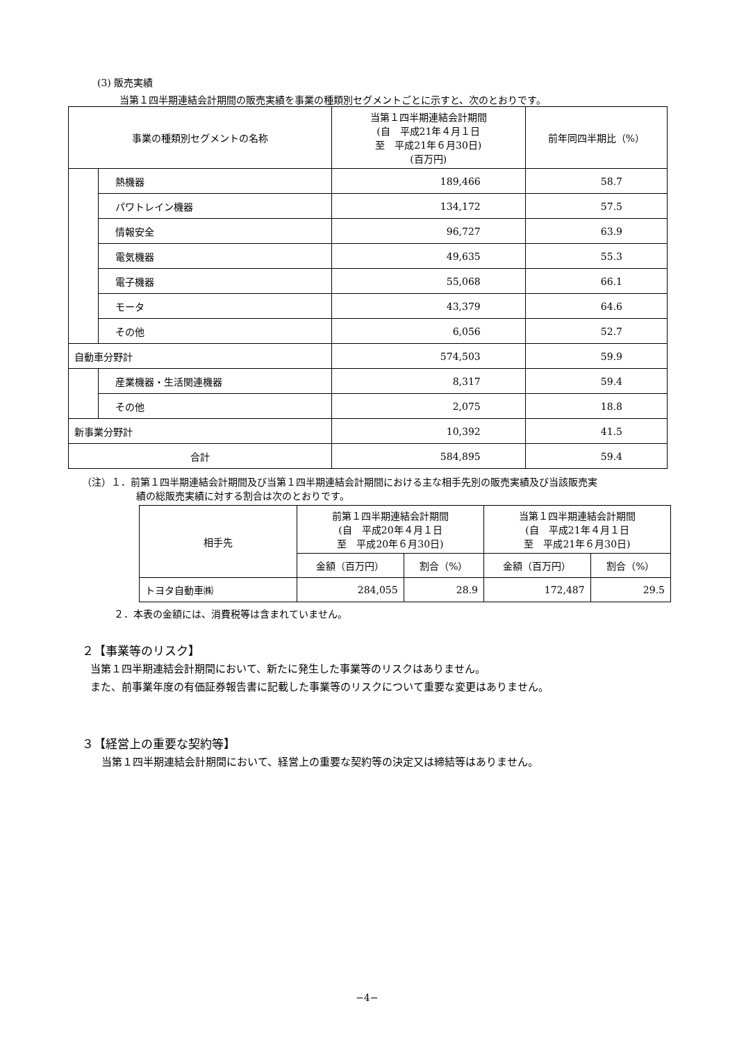(3) 販売実績
当第１四半期連結会計期間の販売実績を事業の種類別セグメントごとに示すと、次のとおりです。
| 事業の種類別セグメントの名称 | | 当第１四半期連結会計期間 (自 平成21年４月１日 至 平成21年６月30日) (百万円) | 前年同四半期比（%） |
| | 熱機器 | 189,466 | 58.7 |
| | パワトレイン機器 | 134,172 | 57.5 |
| | 情報安全 | 96,727 | 63.9 |
| | 電気機器 | 49,635 | 55.3 |
| | 電子機器 | 55,068 | 66.1 |
| | モータ | 43,379 | 64.6 |
| | その他 | 6,056 | 52.7 |
| 自動車分野計 | | 574,503 | 59.9 |
| | 産業機器・生活関連機器 | 8,317 | 59.4 |
| | その他 | 2,075 | 18.8 |
| 新事業分野計 | | 10,392 | 41.5 |
| 合計 | | 584,895 | 59.4 |
（注）１．前第１四半期連結会計期間及び当第１四半期連結会計期間における主な相手先別の販売実績及び当該販売実
績の総販売実績に対する割合は次のとおりです。
| 相手先 | 前第１四半期連結会計期間 (自 平成20年４月１日 至 平成20年６月30日) | | 当第１四半期連結会計期間 (自 平成21年４月１日 至 平成21年６月30日) | |
| | 金額（百万円） | 割合（%） | 金額（百万円） | 割合（%） |
| トヨタ自動車㈱ | 284,055 | 28.9 | 172,487 | 29.5 |
２．本表の金額には、消費税等は含まれていません。
２【事業等のリスク】
当第１四半期連結会計期間において、新たに発生した事業等のリスクはありません。
また、前事業年度の有価証券報告書に記載した事業等のリスクについて重要な変更はありません。
３【経営上の重要な契約等】
当第１四半期連結会計期間において、経営上の重要な契約等の決定又は締結等はありません。
−4−